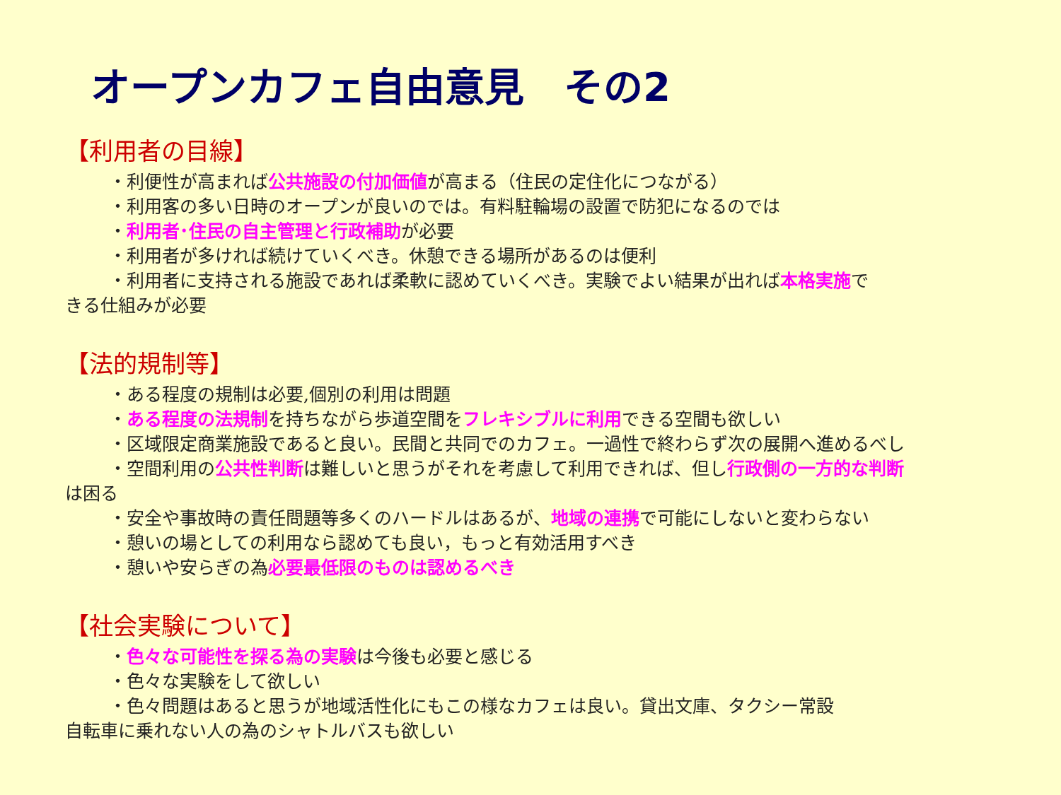オープンカフェ自由意見　その2
【利用者の目線】
・利便性が高まれば公共施設の付加価値が高まる（住民の定住化につながる）
・利用客の多い日時のオープンが良いのでは。有料駐輪場の設置で防犯になるのでは
・利用者･住民の自主管理と行政補助が必要
・利用者が多ければ続けていくべき。休憩できる場所があるのは便利
・利用者に支持される施設であれば柔軟に認めていくべき。実験でよい結果が出れば本格実施で
きる仕組みが必要
【法的規制等】
・ある程度の規制は必要,個別の利用は問題
・ある程度の法規制を持ちながら歩道空間をフレキシブルに利用できる空間も欲しい
・区域限定商業施設であると良い。民間と共同でのカフェ。一過性で終わらず次の展開へ進めるべし
・空間利用の公共性判断は難しいと思うがそれを考慮して利用できれば、但し行政側の一方的な判断
は困る
・安全や事故時の責任問題等多くのハードルはあるが、地域の連携で可能にしないと変わらない
・憩いの場としての利用なら認めても良い，もっと有効活用すべき
・憩いや安らぎの為必要最低限のものは認めるべき
【社会実験について】
・色々な可能性を探る為の実験は今後も必要と感じる
・色々な実験をして欲しい
・色々問題はあると思うが地域活性化にもこの様なカフェは良い。貸出文庫、タクシー常設
自転車に乗れない人の為のシャトルバスも欲しい